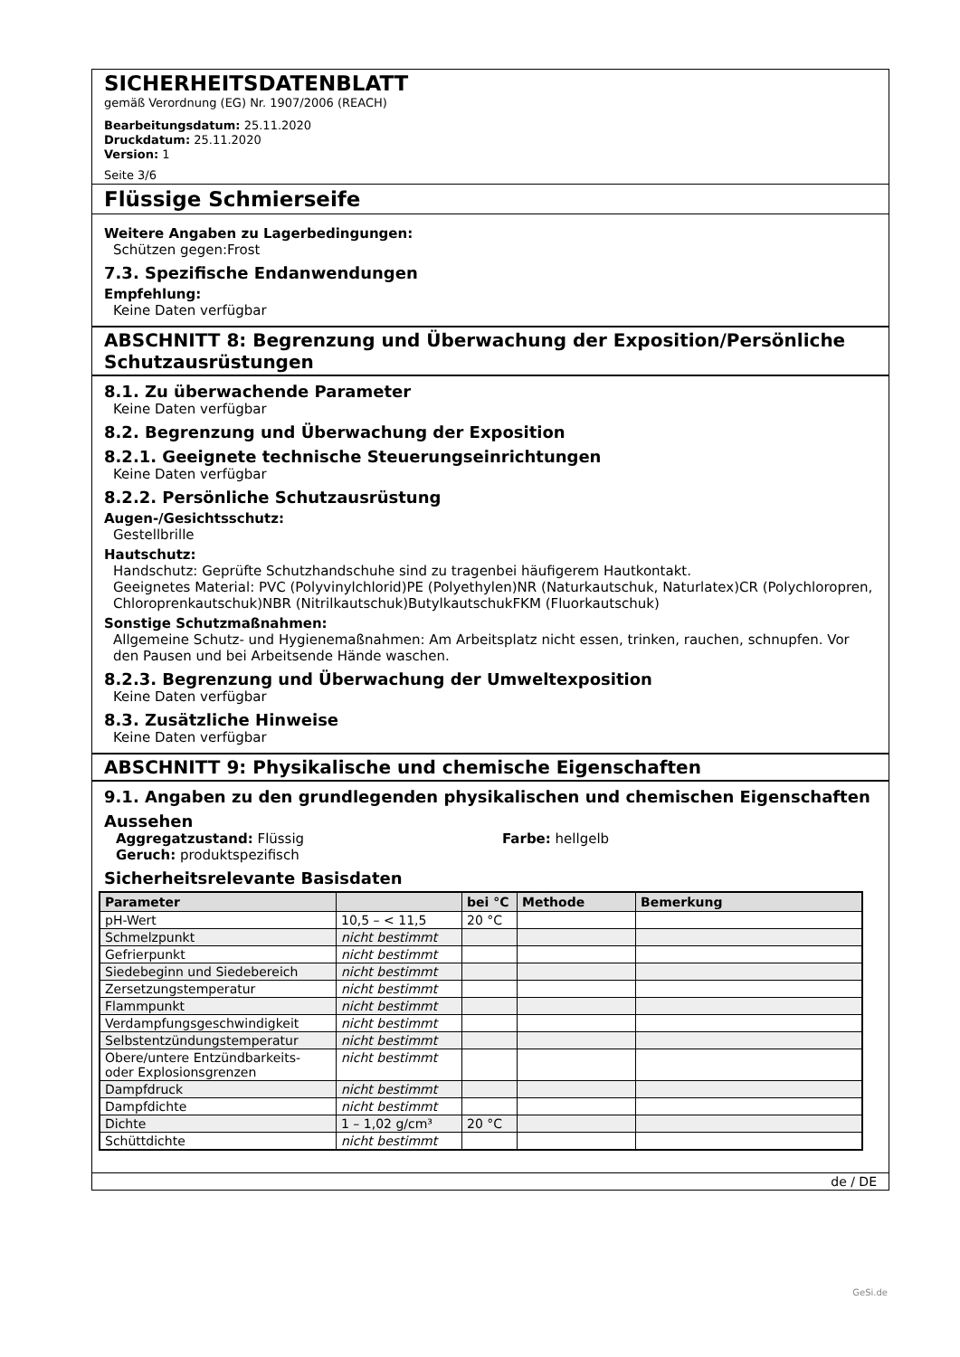SICHERHEITSDATENBLATT
gemäß Verordnung (EG) Nr. 1907/2006 (REACH)
Bearbeitungsdatum: 25.11.2020
Druckdatum: 25.11.2020
Version: 1
Seite 3/6
Flüssige Schmierseife
Weitere Angaben zu Lagerbedingungen:
Schützen gegen:Frost
7.3. Spezifische Endanwendungen
Empfehlung:
Keine Daten verfügbar
ABSCHNITT 8: Begrenzung und Überwachung der Exposition/Persönliche Schutzausrüstungen
8.1. Zu überwachende Parameter
Keine Daten verfügbar
8.2. Begrenzung und Überwachung der Exposition
8.2.1. Geeignete technische Steuerungseinrichtungen
Keine Daten verfügbar
8.2.2. Persönliche Schutzausrüstung
Augen-/Gesichtsschutz:
Gestellbrille
Hautschutz:
Handschutz: Geprüfte Schutzhandschuhe sind zu tragenbei häufigerem Hautkontakt.
Geeignetes Material: PVC (Polyvinylchlorid)PE (Polyethylen)NR (Naturkautschuk, Naturlatex)CR (Polychloropren, Chloroprenkautschuk)NBR (Nitrilkautschuk)ButylkautschukFKM (Fluorkautschuk)
Sonstige Schutzmaßnahmen:
Allgemeine Schutz- und Hygienemaßnahmen: Am Arbeitsplatz nicht essen, trinken, rauchen, schnupfen. Vor den Pausen und bei Arbeitsende Hände waschen.
8.2.3. Begrenzung und Überwachung der Umweltexposition
Keine Daten verfügbar
8.3. Zusätzliche Hinweise
Keine Daten verfügbar
ABSCHNITT 9: Physikalische und chemische Eigenschaften
9.1. Angaben zu den grundlegenden physikalischen und chemischen Eigenschaften
Aussehen
Aggregatzustand: Flüssig
Geruch: produktspezifisch
Farbe: hellgelb
Sicherheitsrelevante Basisdaten
| Parameter | | bei °C | Methode | Bemerkung |
| --- | --- | --- | --- | --- |
| pH-Wert | 10,5 – < 11,5 | 20 °C | | |
| Schmelzpunkt | nicht bestimmt | | | |
| Gefrierpunkt | nicht bestimmt | | | |
| Siedebeginn und Siedebereich | nicht bestimmt | | | |
| Zersetzungstemperatur | nicht bestimmt | | | |
| Flammpunkt | nicht bestimmt | | | |
| Verdampfungsgeschwindigkeit | nicht bestimmt | | | |
| Selbstentzündungstemperatur | nicht bestimmt | | | |
| Obere/untere Entzündbarkeits- oder Explosionsgrenzen | nicht bestimmt | | | |
| Dampfdruck | nicht bestimmt | | | |
| Dampfdichte | nicht bestimmt | | | |
| Dichte | 1 – 1,02 g/cm³ | 20 °C | | |
| Schüttdichte | nicht bestimmt | | | |
de / DE
GeSi.de